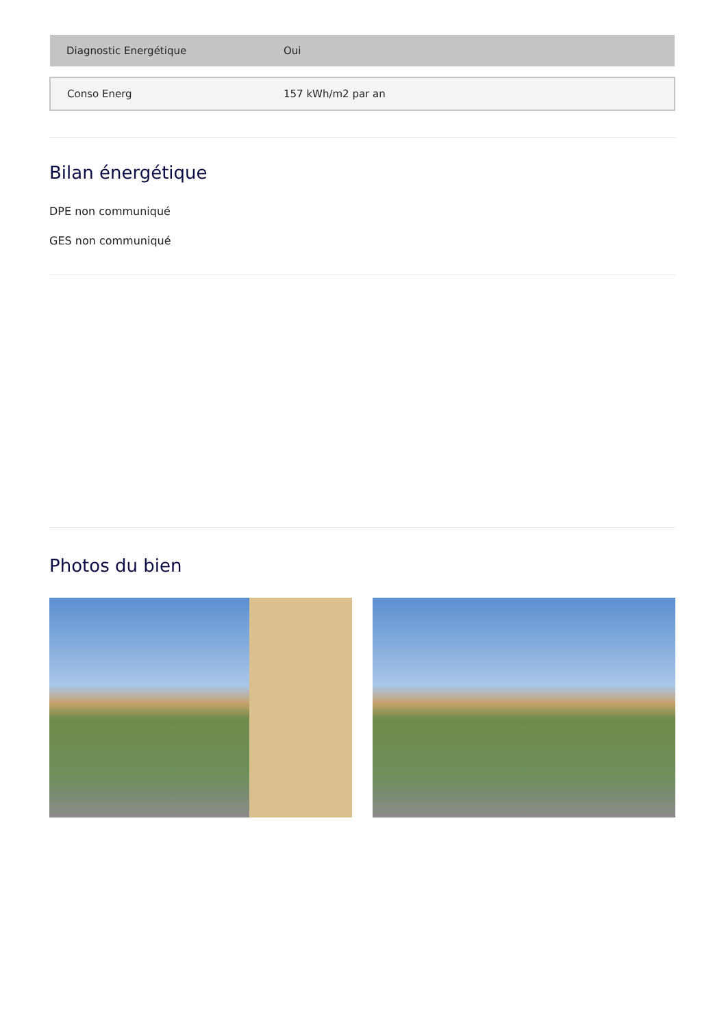| Diagnostic Energétique | Oui |
| Conso Energ | 157 kWh/m2 par an |
Bilan énergétique
DPE non communiqué
GES non communiqué
Photos du bien